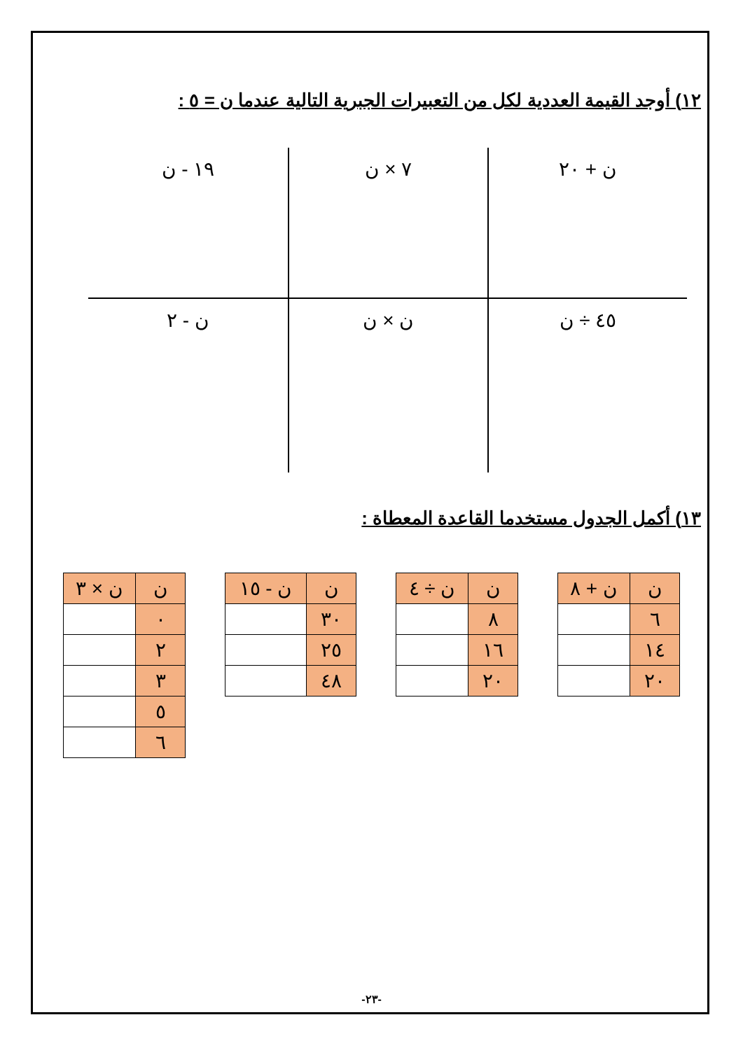١٢) أوجد القيمة العددية لكل من التعبيرات الجبرية التالية عندما ن = ٥ :
ن + ٢٠
٧ × ن
١٩ - ن
٤٥ ÷ ن
ن × ن
ن - ٢
١٣) أكمل الجدول مستخدما القاعدة المعطاة :
| ن | ن + ٨ |
| --- | --- |
| ٦ | |
| ١٤ | |
| ٢٠ | |
| ن | ن ÷ ٤ |
| --- | --- |
| ٨ | |
| ١٦ | |
| ٢٠ | |
| ن | ن - ١٥ |
| --- | --- |
| ٣٠ | |
| ٢٥ | |
| ٤٨ | |
| ن | ن × ٣ |
| --- | --- |
| ٠ | |
| ٢ | |
| ٣ | |
| ٥ | |
| ٦ | |
-٢٣-